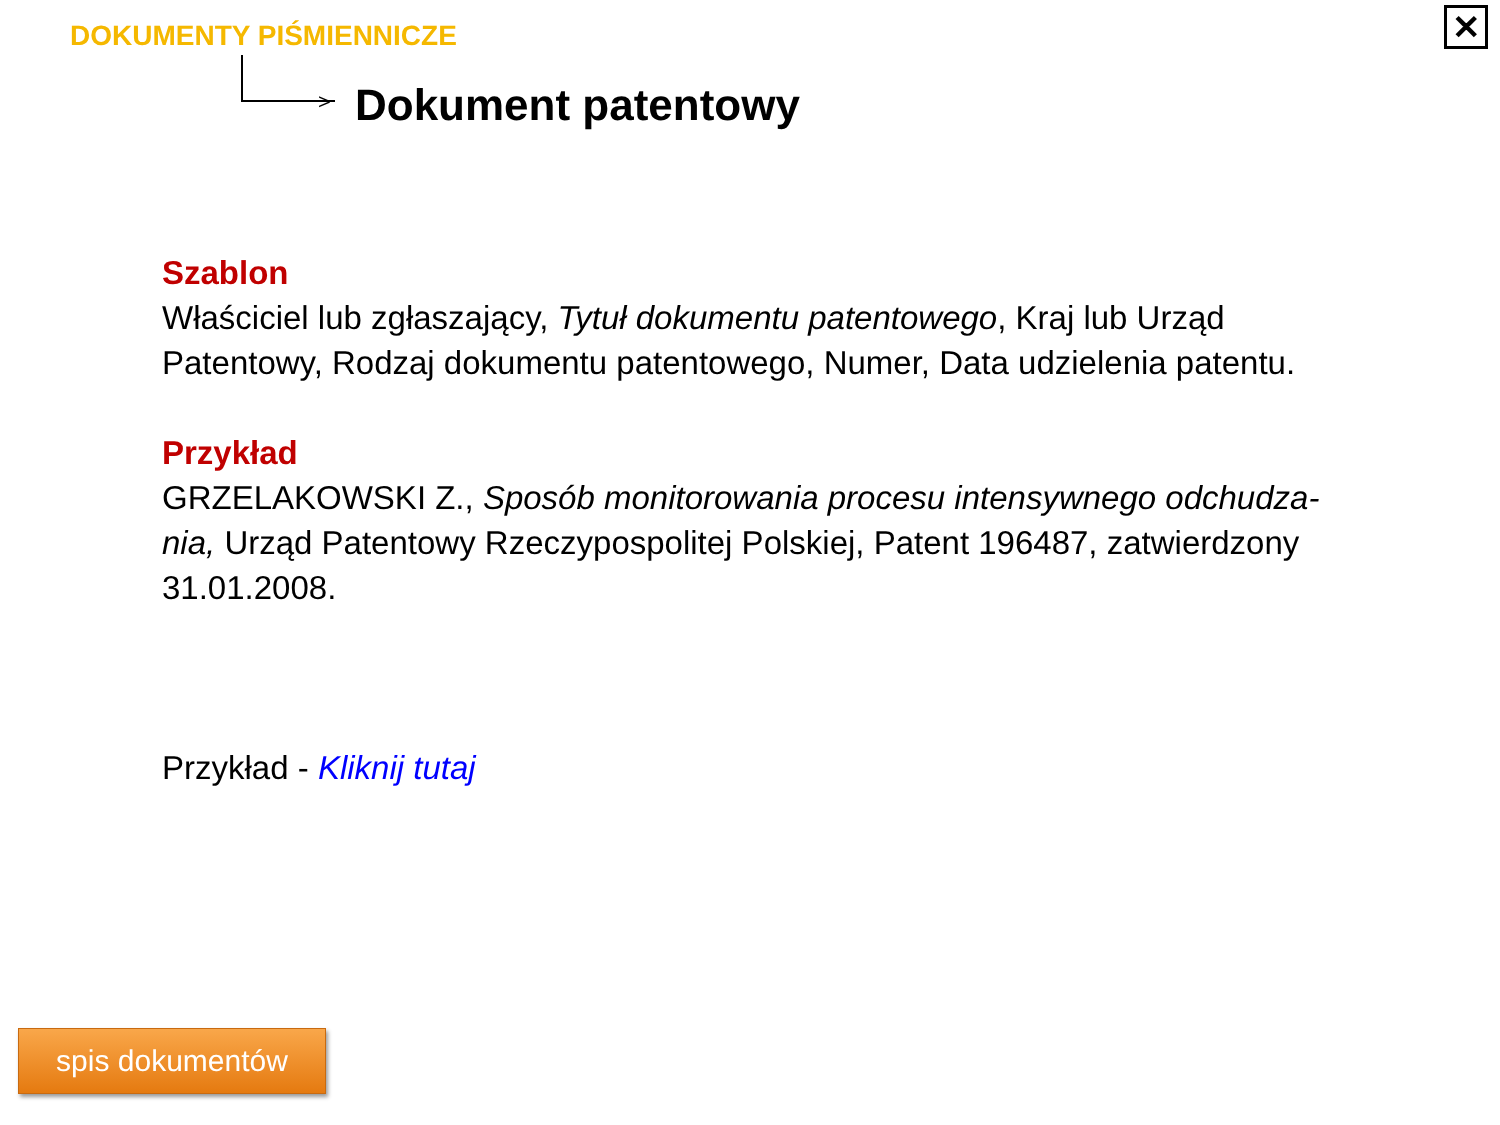DOKUMENTY PIŚMIENNICZE
> Dokument patentowy
✕
Szablon
Właściciel lub zgłaszający, Tytuł dokumentu patentowego, Kraj lub Urząd Patentowy, Rodzaj dokumentu patentowego, Numer, Data udzielenia patentu.
Przykład
GRZELAKOWSKI Z., Sposób monitorowania procesu intensywnego odchudza-nia, Urząd Patentowy Rzeczypospolitej Polskiej, Patent 196487, zatwierdzony 31.01.2008.
Przykład - Kliknij tutaj
spis dokumentów